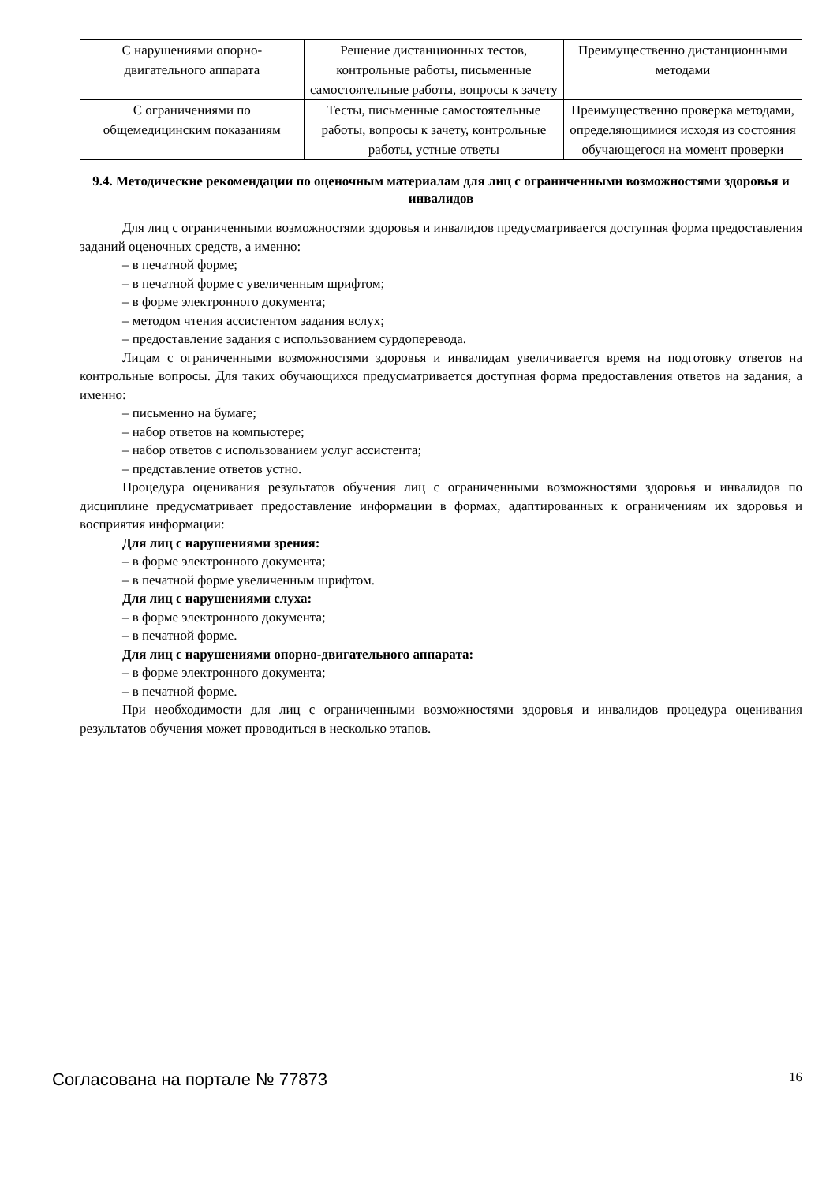| С нарушениями опорно- двигательного аппарата | Решение дистанционных тестов, контрольные работы, письменные самостоятельные работы, вопросы к зачету | Преимущественно дистанционными методами |
| С ограничениями по общемедицинским показаниям | Тесты, письменные самостоятельные работы, вопросы к зачету, контрольные работы, устные ответы | Преимущественно проверка методами, определяющимися исходя из состояния обучающегося на момент проверки |
9.4. Методические рекомендации по оценочным материалам для лиц с ограниченными возможностями здоровья и инвалидов
Для лиц с ограниченными возможностями здоровья и инвалидов предусматривается доступная форма предоставления заданий оценочных средств, а именно:
– в печатной форме;
– в печатной форме с увеличенным шрифтом;
– в форме электронного документа;
– методом чтения ассистентом задания вслух;
– предоставление задания с использованием сурдоперевода.
Лицам с ограниченными возможностями здоровья и инвалидам увеличивается время на подготовку ответов на контрольные вопросы. Для таких обучающихся предусматривается доступная форма предоставления ответов на задания, а именно:
– письменно на бумаге;
– набор ответов на компьютере;
– набор ответов с использованием услуг ассистента;
– представление ответов устно.
Процедура оценивания результатов обучения лиц с ограниченными возможностями здоровья и инвалидов по дисциплине предусматривает предоставление информации в формах, адаптированных к ограничениям их здоровья и восприятия информации:
Для лиц с нарушениями зрения:
– в форме электронного документа;
– в печатной форме увеличенным шрифтом.
Для лиц с нарушениями слуха:
– в форме электронного документа;
– в печатной форме.
Для лиц с нарушениями опорно-двигательного аппарата:
– в форме электронного документа;
– в печатной форме.
При необходимости для лиц с ограниченными возможностями здоровья и инвалидов процедура оценивания результатов обучения может проводиться в несколько этапов.
Согласована на портале № 77873 16